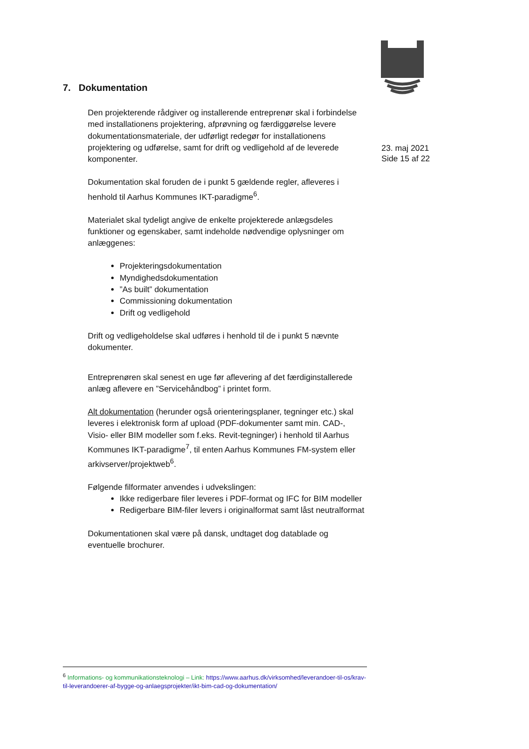7. Dokumentation
23. maj 2021
Side 15 af 22
Den projekterende rådgiver og installerende entreprenør skal i forbindelse med installationens projektering, afprøvning og færdiggørelse levere dokumentationsmateriale, der udførligt redegør for installationens projektering og udførelse, samt for drift og vedligehold af de leverede komponenter.
Dokumentation skal foruden de i punkt 5 gældende regler, afleveres i henhold til Aarhus Kommunes IKT-paradigme<sup>6</sup>.
Materialet skal tydeligt angive de enkelte projekterede anlægsdeles funktioner og egenskaber, samt indeholde nødvendige oplysninger om anlæggenes:
Projekteringsdokumentation
Myndighedsdokumentation
”As built” dokumentation
Commissioning dokumentation
Drift og vedligehold
Drift og vedligeholdelse skal udføres i henhold til de i punkt 5 nævnte dokumenter.
Entreprenøren skal senest en uge før aflevering af det færdiginstallerede anlæg aflevere en ”Servicehåndbog” i printet form.
Alt dokumentation (herunder også orienteringsplaner, tegninger etc.) skal leveres i elektronisk form af upload (PDF-dokumenter samt min. CAD-, Visio- eller BIM modeller som f.eks. Revit-tegninger) i henhold til Aarhus Kommunes IKT-paradigme<sup>7</sup>, til enten Aarhus Kommunes FM-system eller arkivserver/projektweb<sup>6</sup>.
Følgende filformater anvendes i udvekslingen:
Ikke redigerbare filer leveres i PDF-format og IFC for BIM modeller
Redigerbare BIM-filer levers i originalformat samt låst neutralformat
Dokumentationen skal være på dansk, undtaget dog datablade og eventuelle brochurer.
<sup>6</sup> Informations- og kommunikationsteknologi – Link: https://www.aarhus.dk/virksomhed/leverandoer-til-os/krav-til-leverandoerer-af-bygge-og-anlaegsprojekter/ikt-bim-cad-og-dokumentation/